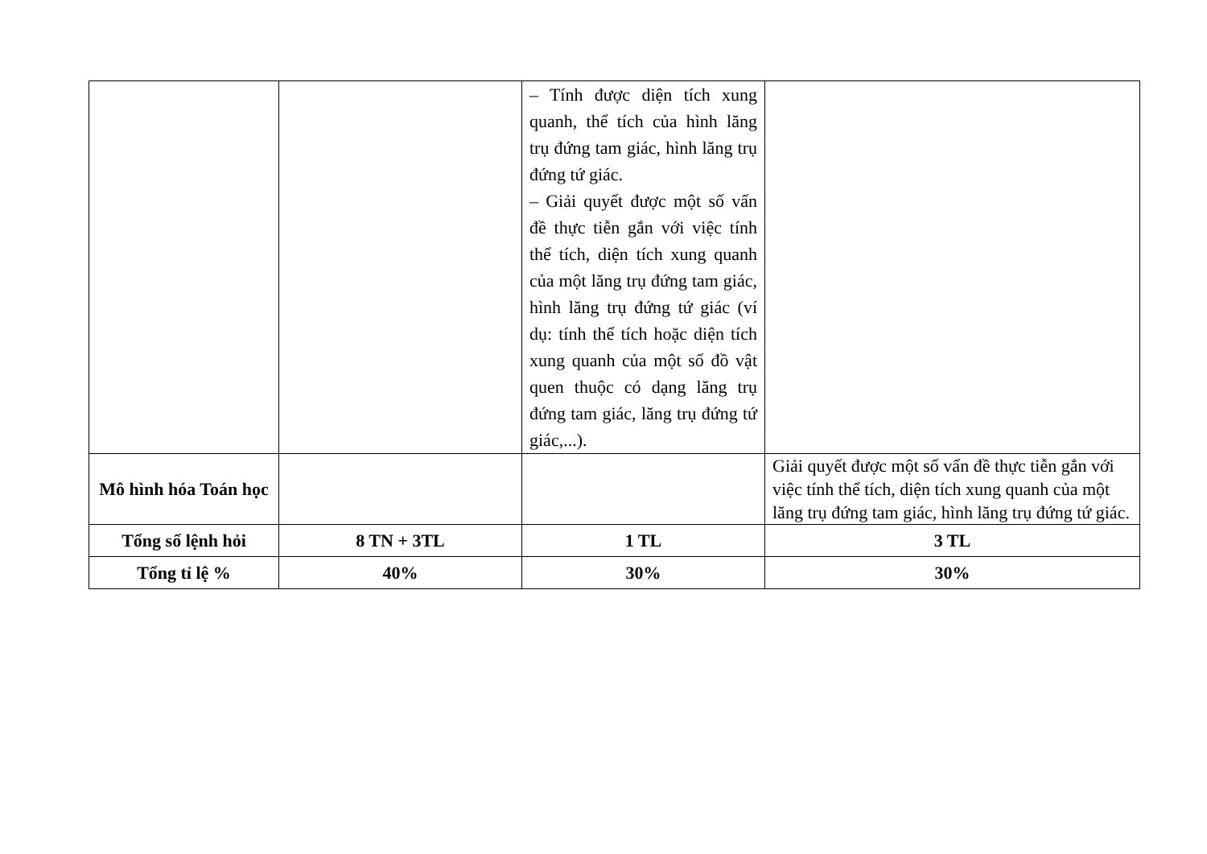| | | – Tính được diện tích xung quanh, thể tích của hình lăng trụ đứng tam giác, hình lăng trụ đứng tứ giác. – Giải quyết được một số vấn đề thực tiễn gắn với việc tính thể tích, diện tích xung quanh của một lăng trụ đứng tam giác, hình lăng trụ đứng tứ giác (ví dụ: tính thể tích hoặc diện tích xung quanh của một số đồ vật quen thuộc có dạng lăng trụ đứng tam giác, lăng trụ đứng tứ giác,...). | |
| Mô hình hóa Toán học | | | Giải quyết được một số vấn đề thực tiễn gắn với việc tính thể tích, diện tích xung quanh của một lăng trụ đứng tam giác, hình lăng trụ đứng tứ giác. |
| Tổng số lệnh hỏi | 8 TN + 3TL | 1 TL | 3 TL |
| Tổng tỉ lệ % | 40% | 30% | 30% |